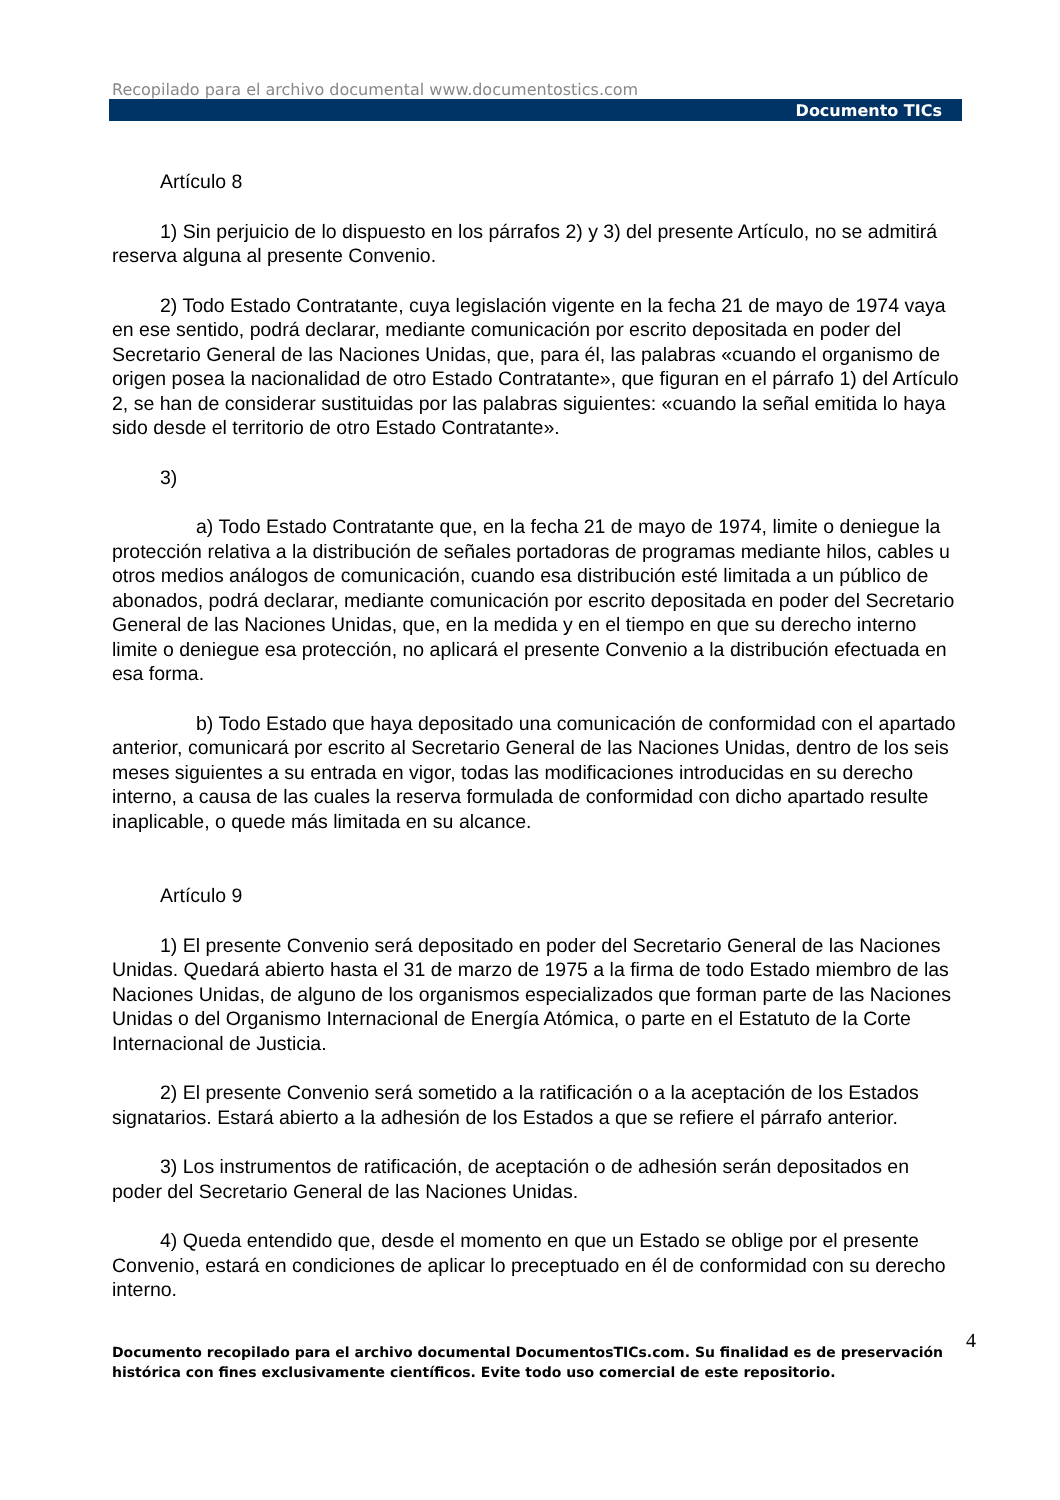Recopilado para el archivo documental www.documentostics.com
Documento TICs
Artículo 8
1) Sin perjuicio de lo dispuesto en los párrafos 2) y 3) del presente Artículo, no se admitirá reserva alguna al presente Convenio.
2) Todo Estado Contratante, cuya legislación vigente en la fecha 21 de mayo de 1974 vaya en ese sentido, podrá declarar, mediante comunicación por escrito depositada en poder del Secretario General de las Naciones Unidas, que, para él, las palabras «cuando el organismo de origen posea la nacionalidad de otro Estado Contratante», que figuran en el párrafo 1) del Artículo 2, se han de considerar sustituidas por las palabras siguientes: «cuando la señal emitida lo haya sido desde el territorio de otro Estado Contratante».
3)
a) Todo Estado Contratante que, en la fecha 21 de mayo de 1974, limite o deniegue la protección relativa a la distribución de señales portadoras de programas mediante hilos, cables u otros medios análogos de comunicación, cuando esa distribución esté limitada a un público de abonados, podrá declarar, mediante comunicación por escrito depositada en poder del Secretario General de las Naciones Unidas, que, en la medida y en el tiempo en que su derecho interno limite o deniegue esa protección, no aplicará el presente Convenio a la distribución efectuada en esa forma.
b) Todo Estado que haya depositado una comunicación de conformidad con el apartado anterior, comunicará por escrito al Secretario General de las Naciones Unidas, dentro de los seis meses siguientes a su entrada en vigor, todas las modificaciones introducidas en su derecho interno, a causa de las cuales la reserva formulada de conformidad con dicho apartado resulte inaplicable, o quede más limitada en su alcance.
Artículo 9
1) El presente Convenio será depositado en poder del Secretario General de las Naciones Unidas. Quedará abierto hasta el 31 de marzo de 1975 a la firma de todo Estado miembro de las Naciones Unidas, de alguno de los organismos especializados que forman parte de las Naciones Unidas o del Organismo Internacional de Energía Atómica, o parte en el Estatuto de la Corte Internacional de Justicia.
2) El presente Convenio será sometido a la ratificación o a la aceptación de los Estados signatarios. Estará abierto a la adhesión de los Estados a que se refiere el párrafo anterior.
3) Los instrumentos de ratificación, de aceptación o de adhesión serán depositados en poder del Secretario General de las Naciones Unidas.
4) Queda entendido que, desde el momento en que un Estado se oblige por el presente Convenio, estará en condiciones de aplicar lo preceptuado en él de conformidad con su derecho interno.
4 Documento recopilado para el archivo documental DocumentosTICs.com. Su finalidad es de preservación histórica con fines exclusivamente científicos. Evite todo uso comercial de este repositorio.